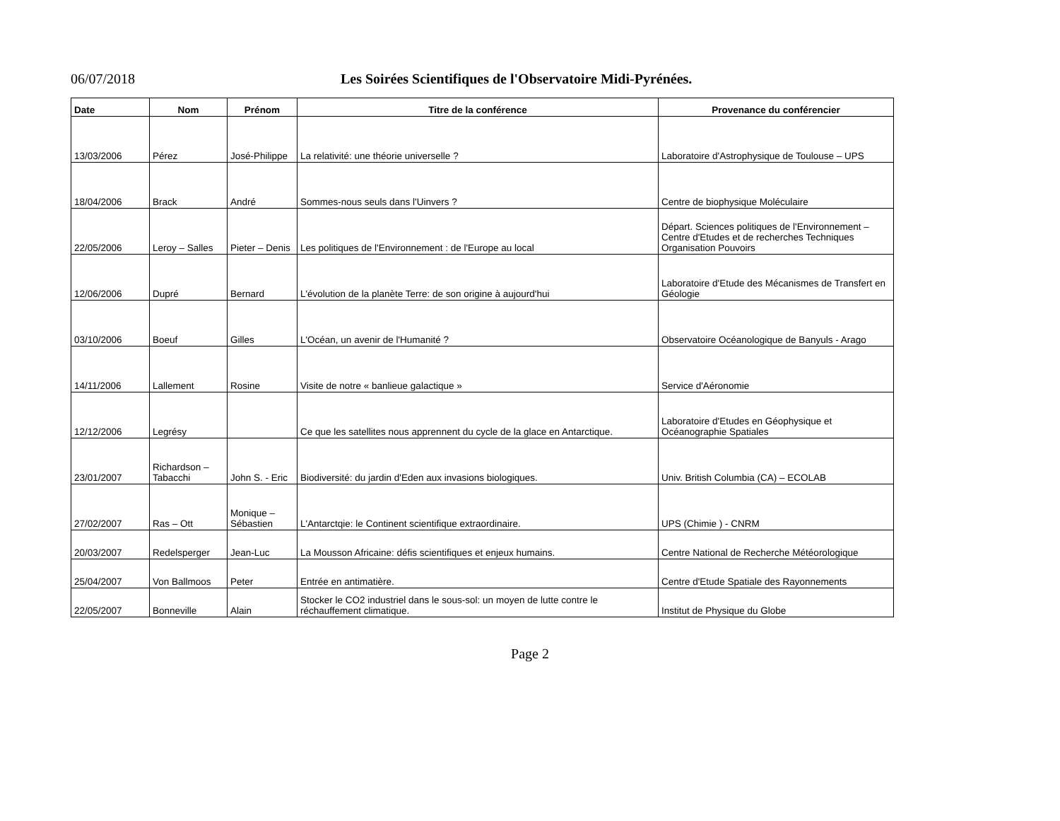06/07/2018 Les Soirées Scientifiques de l'Observatoire Midi-Pyrénées.
| Date | Nom | Prénom | Titre de la conférence | Provenance du conférencier |
| --- | --- | --- | --- | --- |
| 13/03/2006 | Pérez | José-Philippe | La relativité: une théorie universelle ? | Laboratoire d'Astrophysique de Toulouse – UPS |
| 18/04/2006 | Brack | André | Sommes-nous seuls dans l'Uinvers ? | Centre de biophysique Moléculaire |
| 22/05/2006 | Leroy – Salles | Pieter – Denis | Les politiques de l'Environnement : de l'Europe au local | Départ. Sciences politiques de l'Environnement – Centre d'Etudes et de recherches Techniques Organisation Pouvoirs |
| 12/06/2006 | Dupré | Bernard | L'évolution de la planète Terre: de son origine à aujourd'hui | Laboratoire d'Etude des Mécanismes de Transfert en Géologie |
| 03/10/2006 | Boeuf | Gilles | L'Océan, un avenir de l'Humanité ? | Observatoire Océanologique de Banyuls - Arago |
| 14/11/2006 | Lallement | Rosine | Visite de notre « banlieue galactique » | Service d'Aéronomie |
| 12/12/2006 | Legrésy | | Ce que les satellites nous apprennent du cycle de la glace en Antarctique. | Laboratoire d'Etudes en Géophysique et Océanographie Spatiales |
| 23/01/2007 | Richardson – Tabacchi | John S. - Eric | Biodiversité: du jardin d'Eden aux invasions biologiques. | Univ. British Columbia (CA) – ECOLAB |
| 27/02/2007 | Ras – Ott | Monique – Sébastien | L'Antarctqie: le Continent scientifique extraordinaire. | UPS (Chimie ) - CNRM |
| 20/03/2007 | Redelsperger | Jean-Luc | La Mousson Africaine: défis scientifiques et enjeux humains. | Centre National de Recherche Météorologique |
| 25/04/2007 | Von Ballmoos | Peter | Entrée en antimatière. | Centre d'Etude Spatiale des Rayonnements |
| 22/05/2007 | Bonneville | Alain | Stocker le CO2 industriel dans le sous-sol: un moyen de lutte contre le réchauffement climatique. | Institut de Physique du Globe |
Page 2